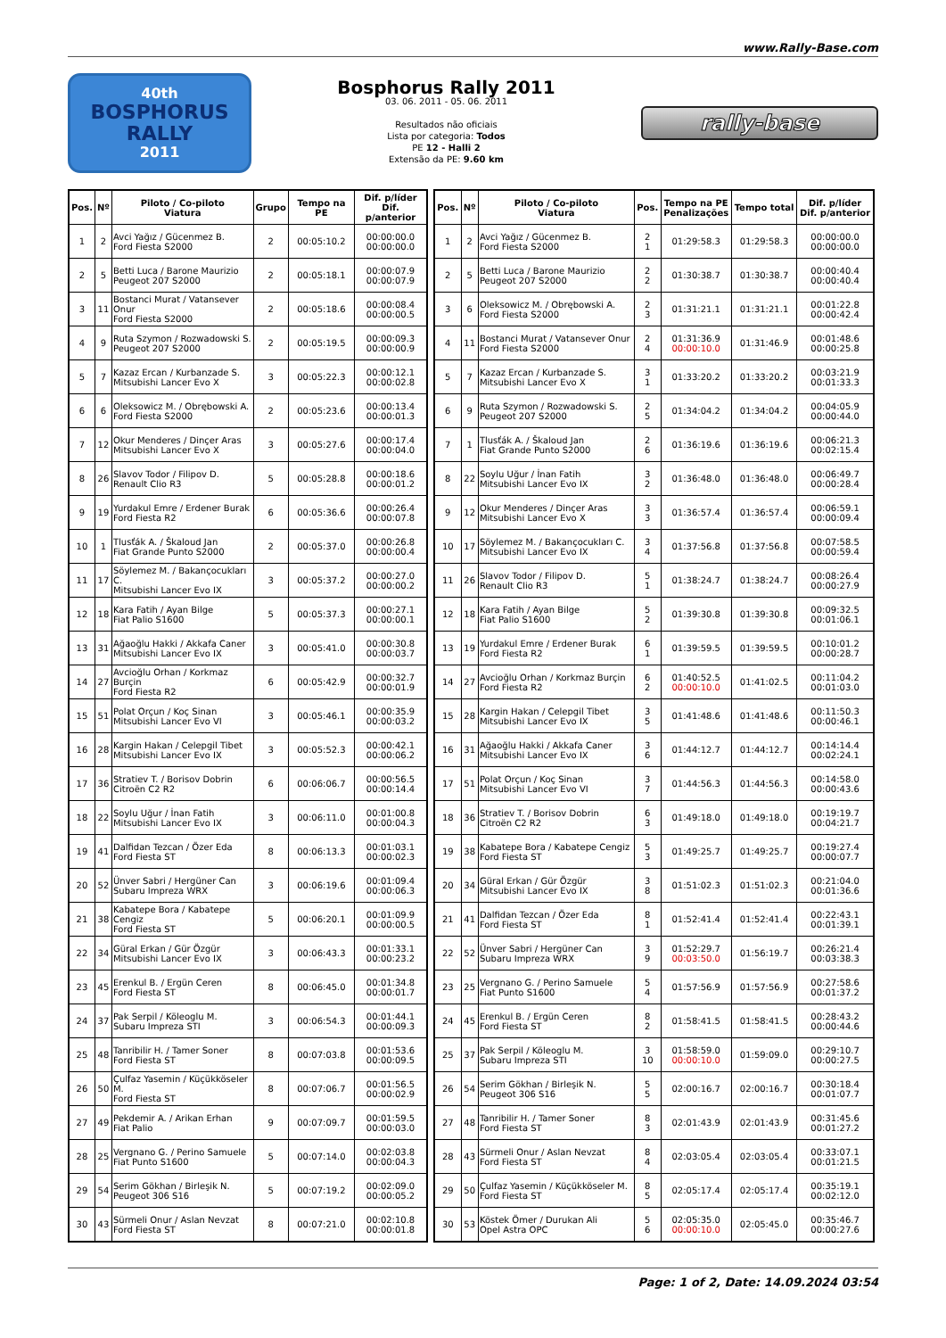www.Rally-Base.com
40th
BOSPHORUS RALLY
2011
Bosphorus Rally 2011
03. 06. 2011 - 05. 06. 2011
Resultados não oficiais
Lista por categoria: Todos
PE 12 - Halli 2
Extensão da PE: 9.60 km
rally-base
| Pos. | Nº | Piloto / Co-piloto Viatura | Grupo | Tempo na PE | Dif. p/líder Dif. p/anterior |
| --- | --- | --- | --- | --- | --- |
| 1 | 2 | Avci Yağız / Gücenmez B. Ford Fiesta S2000 | 2 | 00:05:10.2 | 00:00:00.0 00:00:00.0 |
| 2 | 5 | Betti Luca / Barone Maurizio Peugeot 207 S2000 | 2 | 00:05:18.1 | 00:00:07.9 00:00:07.9 |
| 3 | 11 | Bostanci Murat / Vatansever Onur Ford Fiesta S2000 | 2 | 00:05:18.6 | 00:00:08.4 00:00:00.5 |
| 4 | 9 | Ruta Szymon / Rozwadowski S. Peugeot 207 S2000 | 2 | 00:05:19.5 | 00:00:09.3 00:00:00.9 |
| 5 | 7 | Kazaz Ercan / Kurbanzade S. Mitsubishi Lancer Evo X | 3 | 00:05:22.3 | 00:00:12.1 00:00:02.8 |
| 6 | 6 | Oleksowicz M. / Obrębowski A. Ford Fiesta S2000 | 2 | 00:05:23.6 | 00:00:13.4 00:00:01.3 |
| 7 | 12 | Okur Menderes / Dinçer Aras Mitsubishi Lancer Evo X | 3 | 00:05:27.6 | 00:00:17.4 00:00:04.0 |
| 8 | 26 | Slavov Todor / Filipov D. Renault Clio R3 | 5 | 00:05:28.8 | 00:00:18.6 00:00:01.2 |
| 9 | 19 | Yurdakul Emre / Erdener Burak Ford Fiesta R2 | 6 | 00:05:36.6 | 00:00:26.4 00:00:07.8 |
| 10 | 1 | Tlusťák A. / Škaloud Jan Fiat Grande Punto S2000 | 2 | 00:05:37.0 | 00:00:26.8 00:00:00.4 |
| 11 | 17 | Söylemez M. / Bakançocukları C. Mitsubishi Lancer Evo IX | 3 | 00:05:37.2 | 00:00:27.0 00:00:00.2 |
| 12 | 18 | Kara Fatih / Ayan Bilge Fiat Palio S1600 | 5 | 00:05:37.3 | 00:00:27.1 00:00:00.1 |
| 13 | 31 | Ağaoğlu Hakki / Akkafa Caner Mitsubishi Lancer Evo IX | 3 | 00:05:41.0 | 00:00:30.8 00:00:03.7 |
| 14 | 27 | Avcioğlu Orhan / Korkmaz Burçin Ford Fiesta R2 | 6 | 00:05:42.9 | 00:00:32.7 00:00:01.9 |
| 15 | 51 | Polat Orçun / Koç Sinan Mitsubishi Lancer Evo VI | 3 | 00:05:46.1 | 00:00:35.9 00:00:03.2 |
| 16 | 28 | Kargin Hakan / Celepgil Tibet Mitsubishi Lancer Evo IX | 3 | 00:05:52.3 | 00:00:42.1 00:00:06.2 |
| 17 | 36 | Stratiev T. / Borisov Dobrin Citroën C2 R2 | 6 | 00:06:06.7 | 00:00:56.5 00:00:14.4 |
| 18 | 22 | Soylu Uğur / İnan Fatih Mitsubishi Lancer Evo IX | 3 | 00:06:11.0 | 00:01:00.8 00:00:04.3 |
| 19 | 41 | Dalfidan Tezcan / Özer Eda Ford Fiesta ST | 8 | 00:06:13.3 | 00:01:03.1 00:00:02.3 |
| 20 | 52 | Ünver Sabri / Hergüner Can Subaru Impreza WRX | 3 | 00:06:19.6 | 00:01:09.4 00:00:06.3 |
| 21 | 38 | Kabatepe Bora / Kabatepe Cengiz Ford Fiesta ST | 5 | 00:06:20.1 | 00:01:09.9 00:00:00.5 |
| 22 | 34 | Güral Erkan / Gür Özgür Mitsubishi Lancer Evo IX | 3 | 00:06:43.3 | 00:01:33.1 00:00:23.2 |
| 23 | 45 | Erenkul B. / Ergün Ceren Ford Fiesta ST | 8 | 00:06:45.0 | 00:01:34.8 00:00:01.7 |
| 24 | 37 | Pak Serpil / Köleoglu M. Subaru Impreza STI | 3 | 00:06:54.3 | 00:01:44.1 00:00:09.3 |
| 25 | 48 | Tanribilir H. / Tamer Soner Ford Fiesta ST | 8 | 00:07:03.8 | 00:01:53.6 00:00:09.5 |
| 26 | 50 | Çulfaz Yasemin / Küçükköseler M. Ford Fiesta ST | 8 | 00:07:06.7 | 00:01:56.5 00:00:02.9 |
| 27 | 49 | Pekdemir A. / Arikan Erhan Fiat Palio | 9 | 00:07:09.7 | 00:01:59.5 00:00:03.0 |
| 28 | 25 | Vergnano G. / Perino Samuele Fiat Punto S1600 | 5 | 00:07:14.0 | 00:02:03.8 00:00:04.3 |
| 29 | 54 | Serim Gökhan / Birleşik N. Peugeot 306 S16 | 5 | 00:07:19.2 | 00:02:09.0 00:00:05.2 |
| 30 | 43 | Sürmeli Onur / Aslan Nevzat Ford Fiesta ST | 8 | 00:07:21.0 | 00:02:10.8 00:00:01.8 |
| Pos. | Nº | Piloto / Co-piloto Viatura | Pos. | Tempo na PE Penalizações | Tempo total | Dif. p/líder Dif. p/anterior |
| --- | --- | --- | --- | --- | --- | --- |
| 1 | 2 | Avci Yağız / Gücenmez B. Ford Fiesta S2000 | 2 1 | 01:29:58.3 | 01:29:58.3 | 00:00:00.0 00:00:00.0 |
| 2 | 5 | Betti Luca / Barone Maurizio Peugeot 207 S2000 | 2 2 | 01:30:38.7 | 01:30:38.7 | 00:00:40.4 00:00:40.4 |
| 3 | 6 | Oleksowicz M. / Obrębowski A. Ford Fiesta S2000 | 2 3 | 01:31:21.1 | 01:31:21.1 | 00:01:22.8 00:00:42.4 |
| 4 | 11 | Bostanci Murat / Vatansever Onur Ford Fiesta S2000 | 2 4 | 01:31:36.9 00:00:10.0 | 01:31:46.9 | 00:01:48.6 00:00:25.8 |
| 5 | 7 | Kazaz Ercan / Kurbanzade S. Mitsubishi Lancer Evo X | 3 1 | 01:33:20.2 | 01:33:20.2 | 00:03:21.9 00:01:33.3 |
| 6 | 9 | Ruta Szymon / Rozwadowski S. Peugeot 207 S2000 | 2 5 | 01:34:04.2 | 01:34:04.2 | 00:04:05.9 00:00:44.0 |
| 7 | 1 | Tlusťák A. / Škaloud Jan Fiat Grande Punto S2000 | 2 6 | 01:36:19.6 | 01:36:19.6 | 00:06:21.3 00:02:15.4 |
| 8 | 22 | Soylu Uğur / İnan Fatih Mitsubishi Lancer Evo IX | 3 2 | 01:36:48.0 | 01:36:48.0 | 00:06:49.7 00:00:28.4 |
| 9 | 12 | Okur Menderes / Dinçer Aras Mitsubishi Lancer Evo X | 3 3 | 01:36:57.4 | 01:36:57.4 | 00:06:59.1 00:00:09.4 |
| 10 | 17 | Söylemez M. / Bakançocukları C. Mitsubishi Lancer Evo IX | 3 4 | 01:37:56.8 | 01:37:56.8 | 00:07:58.5 00:00:59.4 |
| 11 | 26 | Slavov Todor / Filipov D. Renault Clio R3 | 5 1 | 01:38:24.7 | 01:38:24.7 | 00:08:26.4 00:00:27.9 |
| 12 | 18 | Kara Fatih / Ayan Bilge Fiat Palio S1600 | 5 2 | 01:39:30.8 | 01:39:30.8 | 00:09:32.5 00:01:06.1 |
| 13 | 19 | Yurdakul Emre / Erdener Burak Ford Fiesta R2 | 6 1 | 01:39:59.5 | 01:39:59.5 | 00:10:01.2 00:00:28.7 |
| 14 | 27 | Avcioğlu Orhan / Korkmaz Burçin Ford Fiesta R2 | 6 2 | 01:40:52.5 00:00:10.0 | 01:41:02.5 | 00:11:04.2 00:01:03.0 |
| 15 | 28 | Kargin Hakan / Celepgil Tibet Mitsubishi Lancer Evo IX | 3 5 | 01:41:48.6 | 01:41:48.6 | 00:11:50.3 00:00:46.1 |
| 16 | 31 | Ağaoğlu Hakki / Akkafa Caner Mitsubishi Lancer Evo IX | 3 6 | 01:44:12.7 | 01:44:12.7 | 00:14:14.4 00:02:24.1 |
| 17 | 51 | Polat Orçun / Koç Sinan Mitsubishi Lancer Evo VI | 3 7 | 01:44:56.3 | 01:44:56.3 | 00:14:58.0 00:00:43.6 |
| 18 | 36 | Stratiev T. / Borisov Dobrin Citroën C2 R2 | 6 3 | 01:49:18.0 | 01:49:18.0 | 00:19:19.7 00:04:21.7 |
| 19 | 38 | Kabatepe Bora / Kabatepe Cengiz Ford Fiesta ST | 5 3 | 01:49:25.7 | 01:49:25.7 | 00:19:27.4 00:00:07.7 |
| 20 | 34 | Güral Erkan / Gür Özgür Mitsubishi Lancer Evo IX | 3 8 | 01:51:02.3 | 01:51:02.3 | 00:21:04.0 00:01:36.6 |
| 21 | 41 | Dalfidan Tezcan / Özer Eda Ford Fiesta ST | 8 1 | 01:52:41.4 | 01:52:41.4 | 00:22:43.1 00:01:39.1 |
| 22 | 52 | Ünver Sabri / Hergüner Can Subaru Impreza WRX | 3 9 | 01:52:29.7 00:03:50.0 | 01:56:19.7 | 00:26:21.4 00:03:38.3 |
| 23 | 25 | Vergnano G. / Perino Samuele Fiat Punto S1600 | 5 4 | 01:57:56.9 | 01:57:56.9 | 00:27:58.6 00:01:37.2 |
| 24 | 45 | Erenkul B. / Ergün Ceren Ford Fiesta ST | 8 2 | 01:58:41.5 | 01:58:41.5 | 00:28:43.2 00:00:44.6 |
| 25 | 37 | Pak Serpil / Köleoglu M. Subaru Impreza STI | 3 10 | 01:58:59.0 00:00:10.0 | 01:59:09.0 | 00:29:10.7 00:00:27.5 |
| 26 | 54 | Serim Gökhan / Birleşik N. Peugeot 306 S16 | 5 5 | 02:00:16.7 | 02:00:16.7 | 00:30:18.4 00:01:07.7 |
| 27 | 48 | Tanribilir H. / Tamer Soner Ford Fiesta ST | 8 3 | 02:01:43.9 | 02:01:43.9 | 00:31:45.6 00:01:27.2 |
| 28 | 43 | Sürmeli Onur / Aslan Nevzat Ford Fiesta ST | 8 4 | 02:03:05.4 | 02:03:05.4 | 00:33:07.1 00:01:21.5 |
| 29 | 50 | Çulfaz Yasemin / Küçükköseler M. Ford Fiesta ST | 8 5 | 02:05:17.4 | 02:05:17.4 | 00:35:19.1 00:02:12.0 |
| 30 | 53 | Köstek Ömer / Durukan Ali Opel Astra OPC | 5 6 | 02:05:35.0 00:00:10.0 | 02:05:45.0 | 00:35:46.7 00:00:27.6 |
Page: 1 of 2, Date: 14.09.2024 03:54